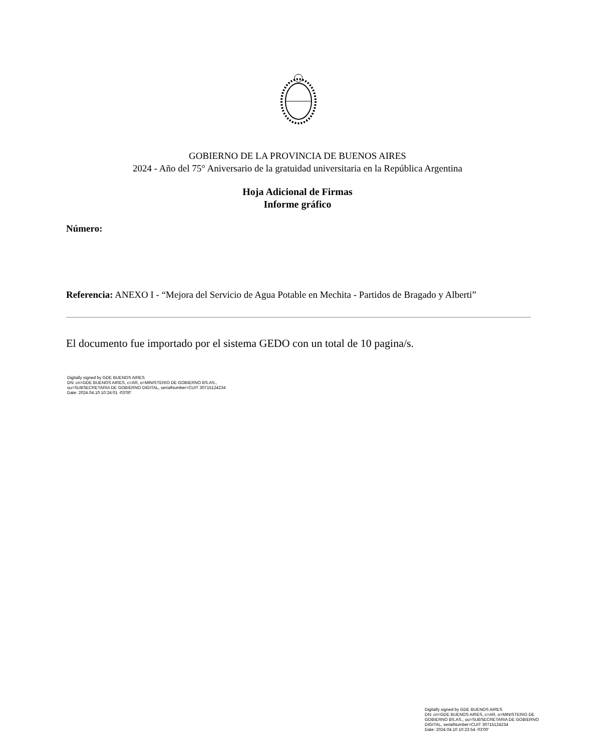GOBIERNO DE LA PROVINCIA DE BUENOS AIRES
2024 - Año del 75° Aniversario de la gratuidad universitaria en la República Argentina
Hoja Adicional de Firmas
Informe gráfico
Número:
Referencia: ANEXO I - “Mejora del Servicio de Agua Potable en Mechita - Partidos de Bragado y Alberti”
El documento fue importado por el sistema GEDO con un total de 10 pagina/s.
Digitally signed by GDE BUENOS AIRES
DN: cn=GDE BUENOS AIRES, c=AR, o=MINISTERIO DE GOBIERNO BS.AS.,
ou=SUBSECRETARIA DE GOBIERNO DIGITAL, serialNumber=CUIT 30715124234
Date: 2024.04.10 10:24:01 -03'00'
Digitally signed by GDE BUENOS AIRES
DN: cn=GDE BUENOS AIRES, c=AR, o=MINISTERIO DE GOBIERNO BS.AS., ou=SUBSECRETARIA DE GOBIERNO DIGITAL, serialNumber=CUIT 30715124234
Date: 2024.04.10 10:23:54 -03'00'